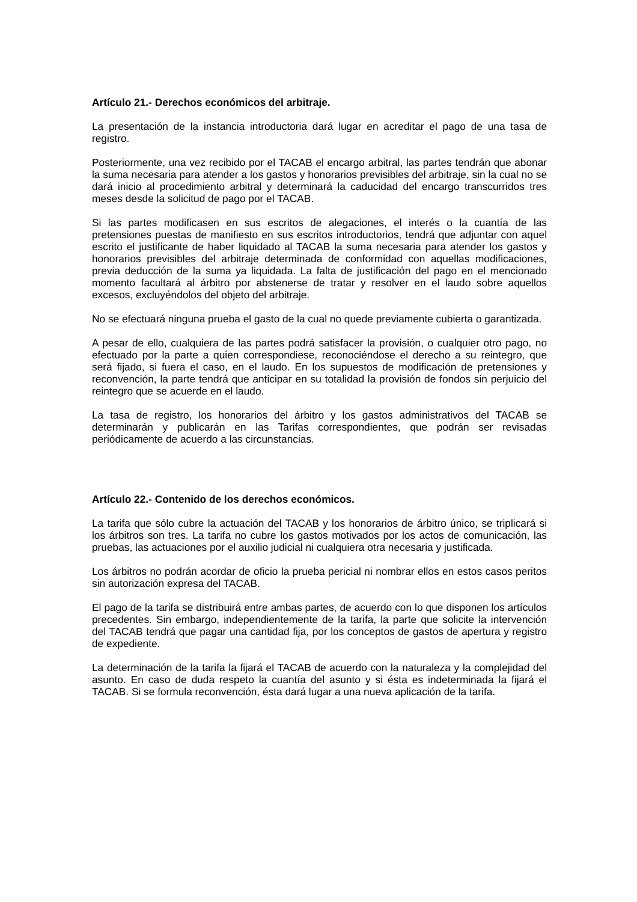Artículo 21.- Derechos económicos del arbitraje.
La presentación de la instancia introductoria dará lugar en acreditar el pago de una tasa de registro.
Posteriormente, una vez recibido por el TACAB el encargo arbitral, las partes tendrán que abonar la suma necesaria para atender a los gastos y honorarios previsibles del arbitraje, sin la cual no se dará inicio al procedimiento arbitral y determinará la caducidad del encargo transcurridos tres meses desde la solicitud de pago por el TACAB.
Si las partes modificasen en sus escritos de alegaciones, el interés o la cuantía de las pretensiones puestas de manifiesto en sus escritos introductorios, tendrá que adjuntar con aquel escrito el justificante de haber liquidado al TACAB la suma necesaria para atender los gastos y honorarios previsibles del arbitraje determinada de conformidad con aquellas modificaciones, previa deducción de la suma ya liquidada. La falta de justificación del pago en el mencionado momento facultará al árbitro por abstenerse de tratar y resolver en el laudo sobre aquellos excesos, excluyéndolos del objeto del arbitraje.
No se efectuará ninguna prueba el gasto de la cual no quede previamente cubierta o garantizada.
A pesar de ello, cualquiera de las partes podrá satisfacer la provisión, o cualquier otro pago, no efectuado por la parte a quien correspondiese, reconociéndose el derecho a su reintegro, que será fijado, si fuera el caso, en el laudo. En los supuestos de modificación de pretensiones y reconvención, la parte tendrá que anticipar en su totalidad la provisión de fondos sin perjuicio del reintegro que se acuerde en el laudo.
La tasa de registro, los honorarios del árbitro y los gastos administrativos del TACAB se determinarán y publicarán en las Tarifas correspondientes, que podrán ser revisadas periódicamente de acuerdo a las circunstancias.
Artículo 22.- Contenido de los derechos económicos.
La tarifa que sólo cubre la actuación del TACAB y los honorarios de árbitro único, se triplicará si los árbitros son tres. La tarifa no cubre los gastos motivados por los actos de comunicación, las pruebas, las actuaciones por el auxilio judicial ni cualquiera otra necesaria y justificada.
Los árbitros no podrán acordar de oficio la prueba pericial ni nombrar ellos en estos casos peritos sin autorización expresa del TACAB.
El pago de la tarifa se distribuirá entre ambas partes, de acuerdo con lo que disponen los artículos precedentes. Sin embargo, independientemente de la tarifa, la parte que solicite la intervención del TACAB tendrá que pagar una cantidad fija, por los conceptos de gastos de apertura y registro de expediente.
La determinación de la tarifa la fijará el TACAB de acuerdo con la naturaleza y la complejidad del asunto. En caso de duda respeto la cuantía del asunto y si ésta es indeterminada la fijará el TACAB. Si se formula reconvención, ésta dará lugar a una nueva aplicación de la tarifa.